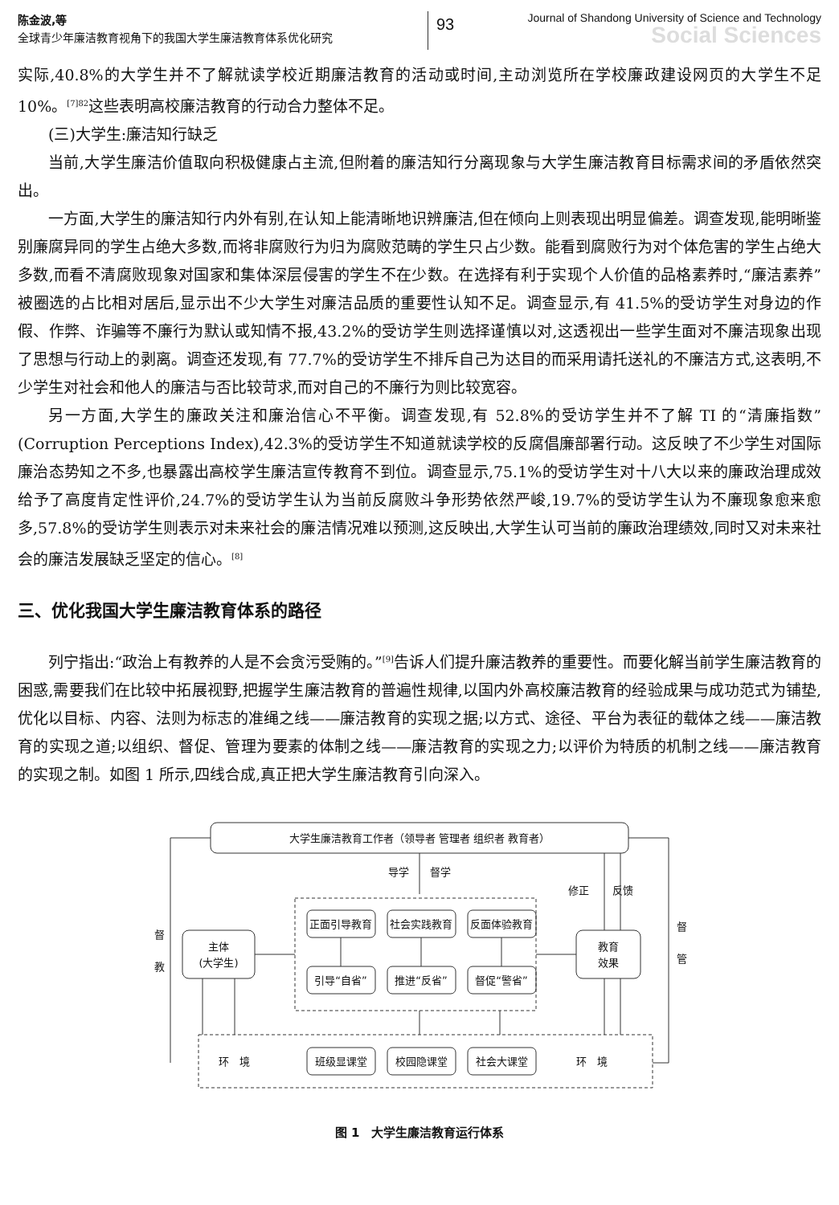陈金波,等
全球青少年廉洁教育视角下的我国大学生廉洁教育体系优化研究
93
Journal of Shandong University of Science and Technology
Social Sciences
实际,40.8%的大学生并不了解就读学校近期廉洁教育的活动或时间,主动浏览所在学校廉政建设网页的大学生不足 10%。<sup>[7]82</sup>这些表明高校廉洁教育的行动合力整体不足。
(三)大学生:廉洁知行缺乏
当前,大学生廉洁价值取向积极健康占主流,但附着的廉洁知行分离现象与大学生廉洁教育目标需求间的矛盾依然突出。
一方面,大学生的廉洁知行内外有别,在认知上能清晰地识辨廉洁,但在倾向上则表现出明显偏差。调查发现,能明晰鉴别廉腐异同的学生占绝大多数,而将非腐败行为归为腐败范畴的学生只占少数。能看到腐败行为对个体危害的学生占绝大多数,而看不清腐败现象对国家和集体深层侵害的学生不在少数。在选择有利于实现个人价值的品格素养时,“廉洁素养”被圈选的占比相对居后,显示出不少大学生对廉洁品质的重要性认知不足。调查显示,有 41.5%的受访学生对身边的作假、作弊、诈骗等不廉行为默认或知情不报,43.2%的受访学生则选择谨慎以对,这透视出一些学生面对不廉洁现象出现了思想与行动上的剥离。调查还发现,有 77.7%的受访学生不排斥自己为达目的而采用请托送礼的不廉洁方式,这表明,不少学生对社会和他人的廉洁与否比较苛求,而对自己的不廉行为则比较宽容。
另一方面,大学生的廉政关注和廉治信心不平衡。调查发现,有 52.8%的受访学生并不了解 TI 的“清廉指数”(Corruption Perceptions Index),42.3%的受访学生不知道就读学校的反腐倡廉部署行动。这反映了不少学生对国际廉治态势知之不多,也暴露出高校学生廉洁宣传教育不到位。调查显示,75.1%的受访学生对十八大以来的廉政治理成效给予了高度肯定性评价,24.7%的受访学生认为当前反腐败斗争形势依然严峻,19.7%的受访学生认为不廉现象愈来愈多,57.8%的受访学生则表示对未来社会的廉洁情况难以预测,这反映出,大学生认可当前的廉政治理绩效,同时又对未来社会的廉洁发展缺乏坚定的信心。<sup>[8]</sup>
三、优化我国大学生廉洁教育体系的路径
列宁指出:“政治上有教养的人是不会贪污受贿的。”<sup>[9]</sup>告诉人们提升廉洁教养的重要性。而要化解当前学生廉洁教育的困惑,需要我们在比较中拓展视野,把握学生廉洁教育的普遍性规律,以国内外高校廉洁教育的经验成果与成功范式为铺垫,优化以目标、内容、法则为标志的准绳之线——廉洁教育的实现之据;以方式、途径、平台为表征的载体之线——廉洁教育的实现之道;以组织、督促、管理为要素的体制之线——廉洁教育的实现之力;以评价为特质的机制之线——廉洁教育的实现之制。如图 1 所示,四线合成,真正把大学生廉洁教育引向深入。
大学生廉洁教育工作者（领导者 管理者 组织者 教育者）
导学　　督学
修正
反馈
督
教
督
管
主体
(大学生)
正面引导教育
社会实践教育
反面体验教育
引导“自省”
推进“反省”
督促“警省”
教育
效果
环　境
班级显课堂
校园隐课堂
社会大课堂
环　境
图 1　大学生廉洁教育运行体系